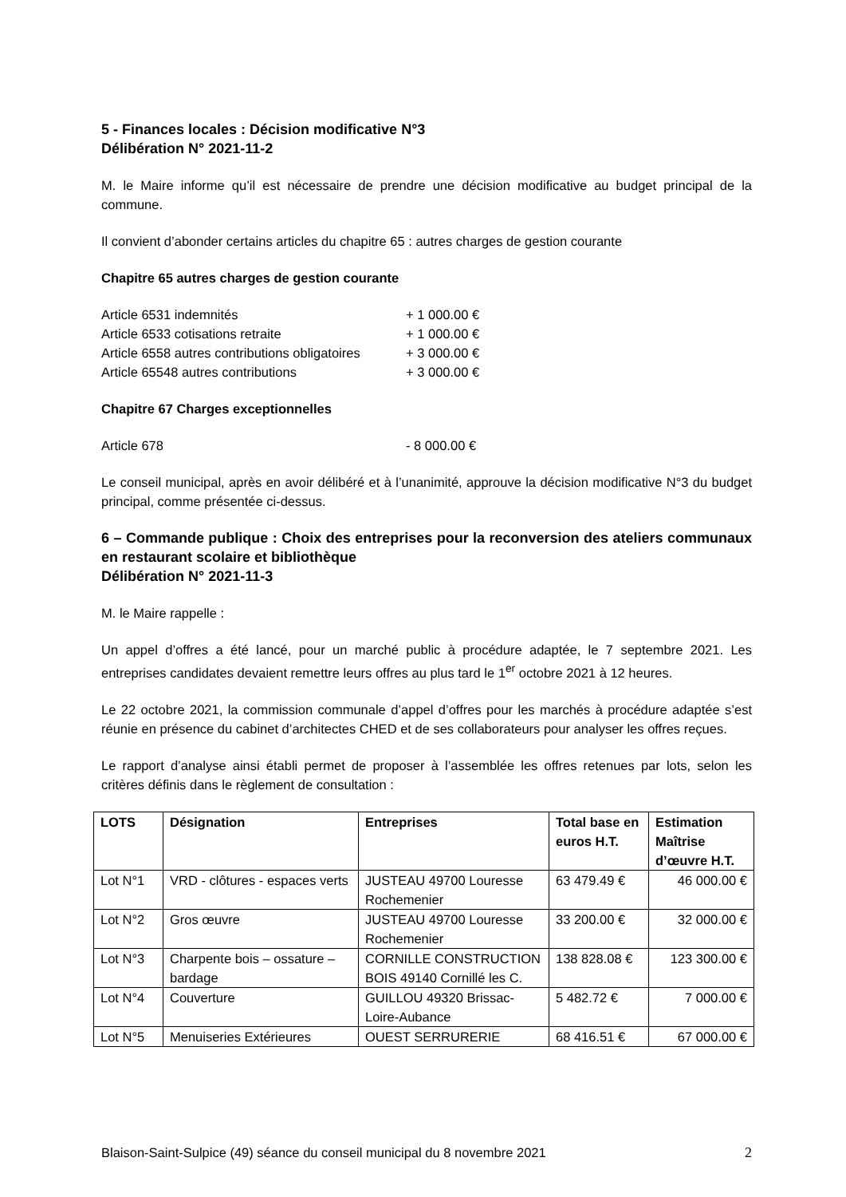5 - Finances locales : Décision modificative N°3
Délibération N° 2021-11-2
M. le Maire informe qu’il est nécessaire de prendre une décision modificative au budget principal de la commune.
Il convient d’abonder certains articles du chapitre 65 : autres charges de gestion courante
Chapitre 65 autres charges de gestion courante
| Article 6531 indemnités | + 1 000.00 € |
| Article 6533 cotisations retraite | + 1 000.00 € |
| Article 6558 autres contributions obligatoires | + 3 000.00 € |
| Article 65548 autres contributions | + 3 000.00 € |
Chapitre 67 Charges exceptionnelles
| Article 678 | - 8 000.00 € |
Le conseil municipal, après en avoir délibéré et à l’unanimité, approuve la décision modificative N°3 du budget principal, comme présentée ci-dessus.
6 – Commande publique : Choix des entreprises pour la reconversion des ateliers communaux en restaurant scolaire et bibliothèque
Délibération N° 2021-11-3
M. le Maire rappelle :
Un appel d’offres a été lancé, pour un marché public à procédure adaptée, le 7 septembre 2021. Les entreprises candidates devaient remettre leurs offres au plus tard le 1<sup>er</sup> octobre 2021 à 12 heures.
Le 22 octobre 2021, la commission communale d’appel d’offres pour les marchés à procédure adaptée s’est réunie en présence du cabinet d’architectes CHED et de ses collaborateurs pour analyser les offres reçues.
Le rapport d’analyse ainsi établi permet de proposer à l’assemblée les offres retenues par lots, selon les critères définis dans le règlement de consultation :
| LOTS | Désignation | Entreprises | Total base en euros H.T. | Estimation Maîtrise d’œuvre H.T. |
| --- | --- | --- | --- | --- |
| Lot N°1 | VRD - clôtures - espaces verts | JUSTEAU 49700 Louresse Rochemenier | 63 479.49 € | 46 000.00 € |
| Lot N°2 | Gros œuvre | JUSTEAU 49700 Louresse Rochemenier | 33 200.00 € | 32 000.00 € |
| Lot N°3 | Charpente bois – ossature – bardage | CORNILLE CONSTRUCTION BOIS 49140 Cornillé les C. | 138 828.08 € | 123 300.00 € |
| Lot N°4 | Couverture | GUILLOU 49320 Brissac-Loire-Aubance | 5 482.72 € | 7 000.00 € |
| Lot N°5 | Menuiseries Extérieures | OUEST SERRURERIE | 68 416.51 € | 67 000.00 € |
Blaison-Saint-Sulpice (49) séance du conseil municipal du 8 novembre 2021 2